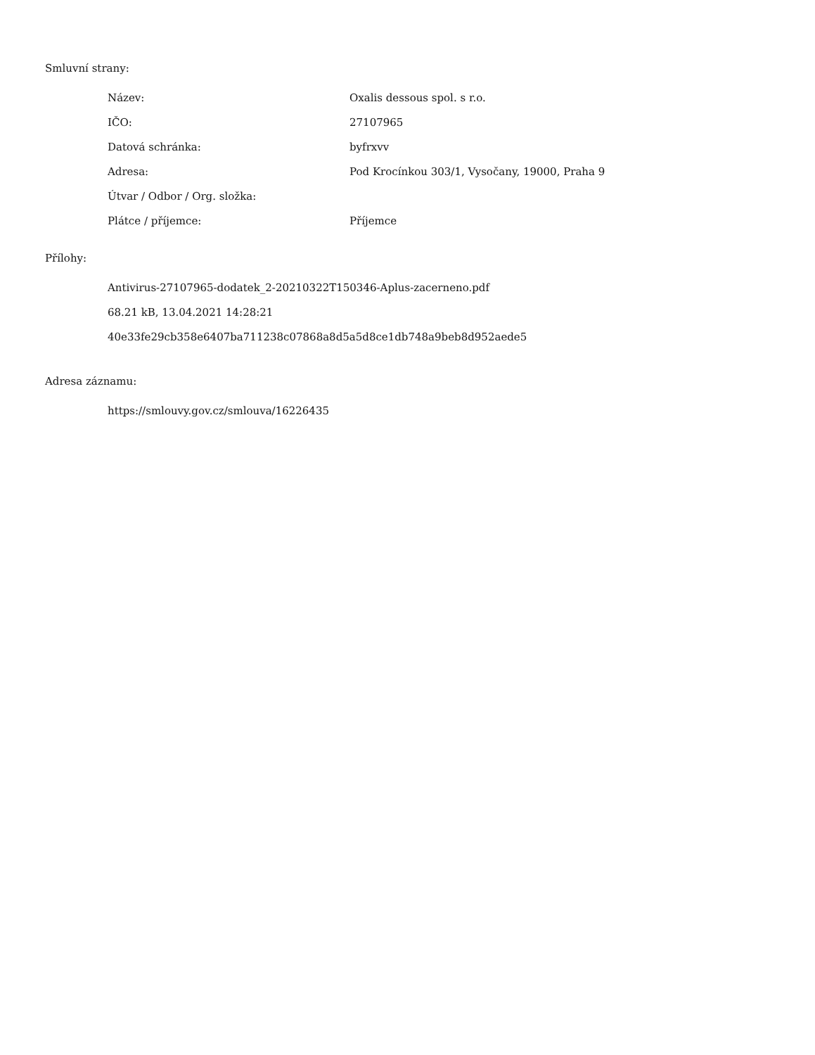Smluvní strany:
| Název: | Oxalis dessous spol. s r.o. |
| IČO: | 27107965 |
| Datová schránka: | byfrxvv |
| Adresa: | Pod Krocínkou 303/1, Vysočany, 19000, Praha 9 |
| Útvar / Odbor / Org. složka: | |
| Plátce / příjemce: | Příjemce |
Přílohy:
Antivirus-27107965-dodatek_2-20210322T150346-Aplus-zacerneno.pdf
68.21 kB, 13.04.2021 14:28:21
40e33fe29cb358e6407ba711238c07868a8d5a5d8ce1db748a9beb8d952aede5
Adresa záznamu:
https://smlouvy.gov.cz/smlouva/16226435